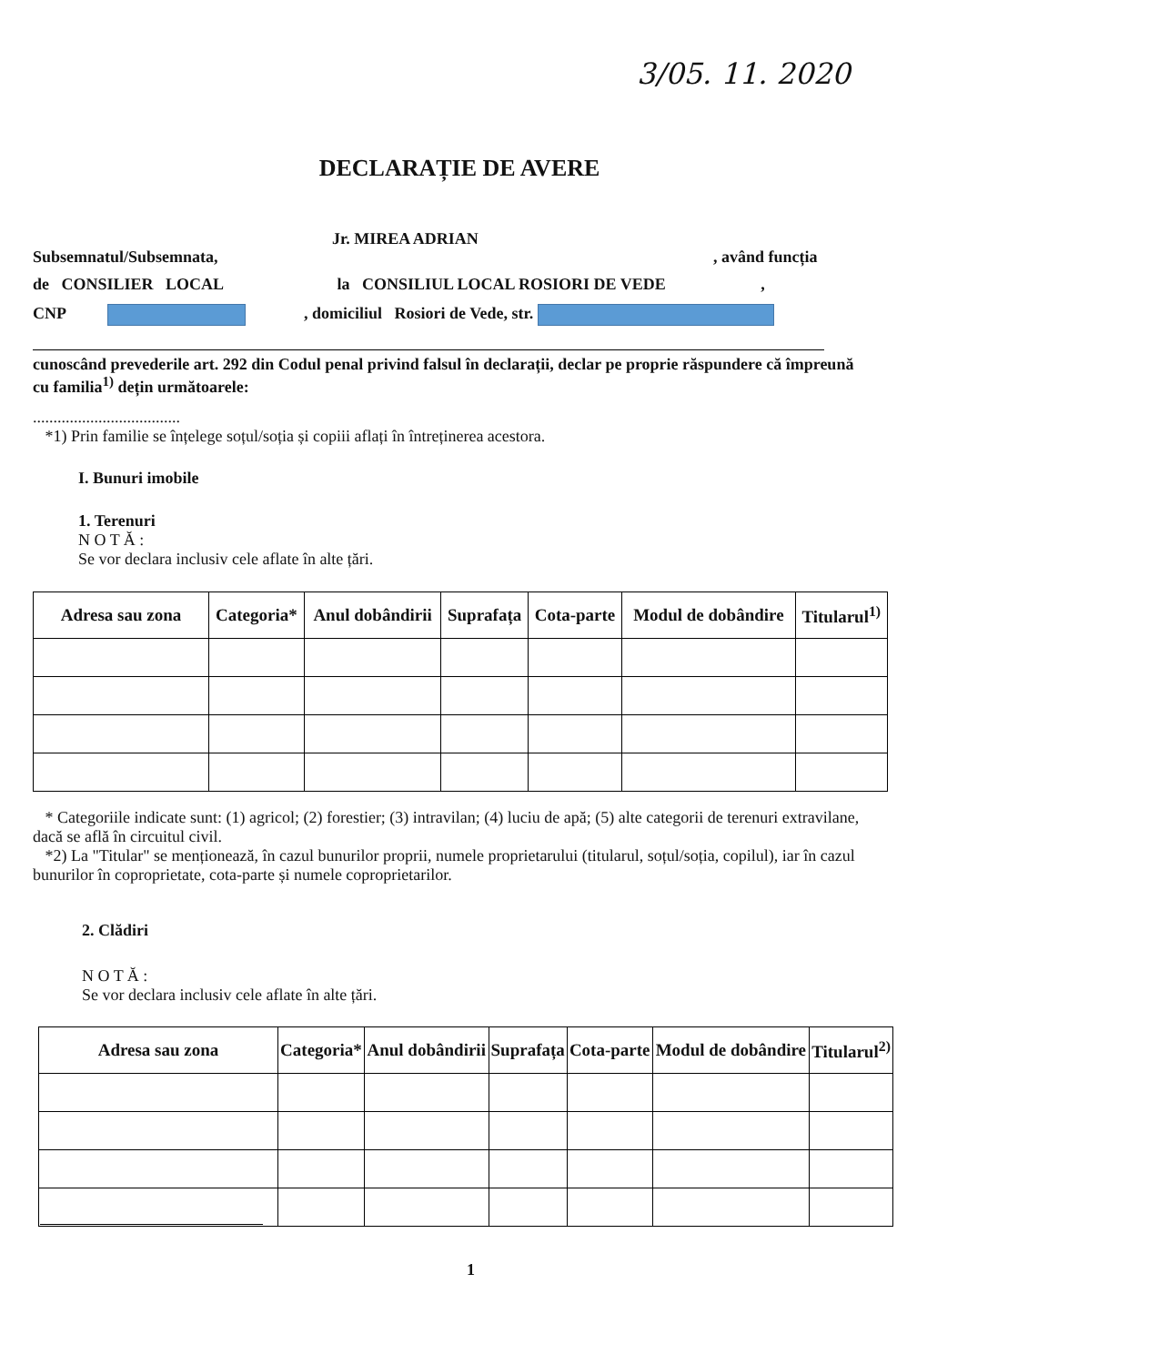3/05. 11. 2020
DECLARAȚIE DE AVERE
Jr. MIREA ADRIAN
Subsemnatul/Subsemnata, , având funcția
de CONSILIER LOCAL la CONSILIUL LOCAL ROSIORI DE VEDE ,
CNP , domiciliul Rosiori de Vede, str.
cunoscând prevederile art. 292 din Codul penal privind falsul în declarații, declar pe proprie răspundere că împreună cu familia<sup>1)</sup> dețin următoarele:
....................................
*1) Prin familie se înțelege soțul/soția și copiii aflați în întreținerea acestora.
I. Bunuri imobile
1. Terenuri
N O T Ă :
Se vor declara inclusiv cele aflate în alte țări.
| Adresa sau zona | Categoria* | Anul dobândirii | Suprafața | Cota-parte | Modul de dobândire | Titularul<sup>1)</sup> |
| --- | --- | --- | --- | --- | --- | --- |
* Categoriile indicate sunt: (1) agricol; (2) forestier; (3) intravilan; (4) luciu de apă; (5) alte categorii de terenuri extravilane, dacă se află în circuitul civil.
*2) La "Titular" se menționează, în cazul bunurilor proprii, numele proprietarului (titularul, soțul/soția, copilul), iar în cazul bunurilor în coproprietate, cota-parte și numele coproprietarilor.
2. Clădiri
N O T Ă :
Se vor declara inclusiv cele aflate în alte țări.
| Adresa sau zona | Categoria* | Anul dobândirii | Suprafața | Cota-parte | Modul de dobândire | Titularul<sup>2)</sup> |
| --- | --- | --- | --- | --- | --- | --- |
1